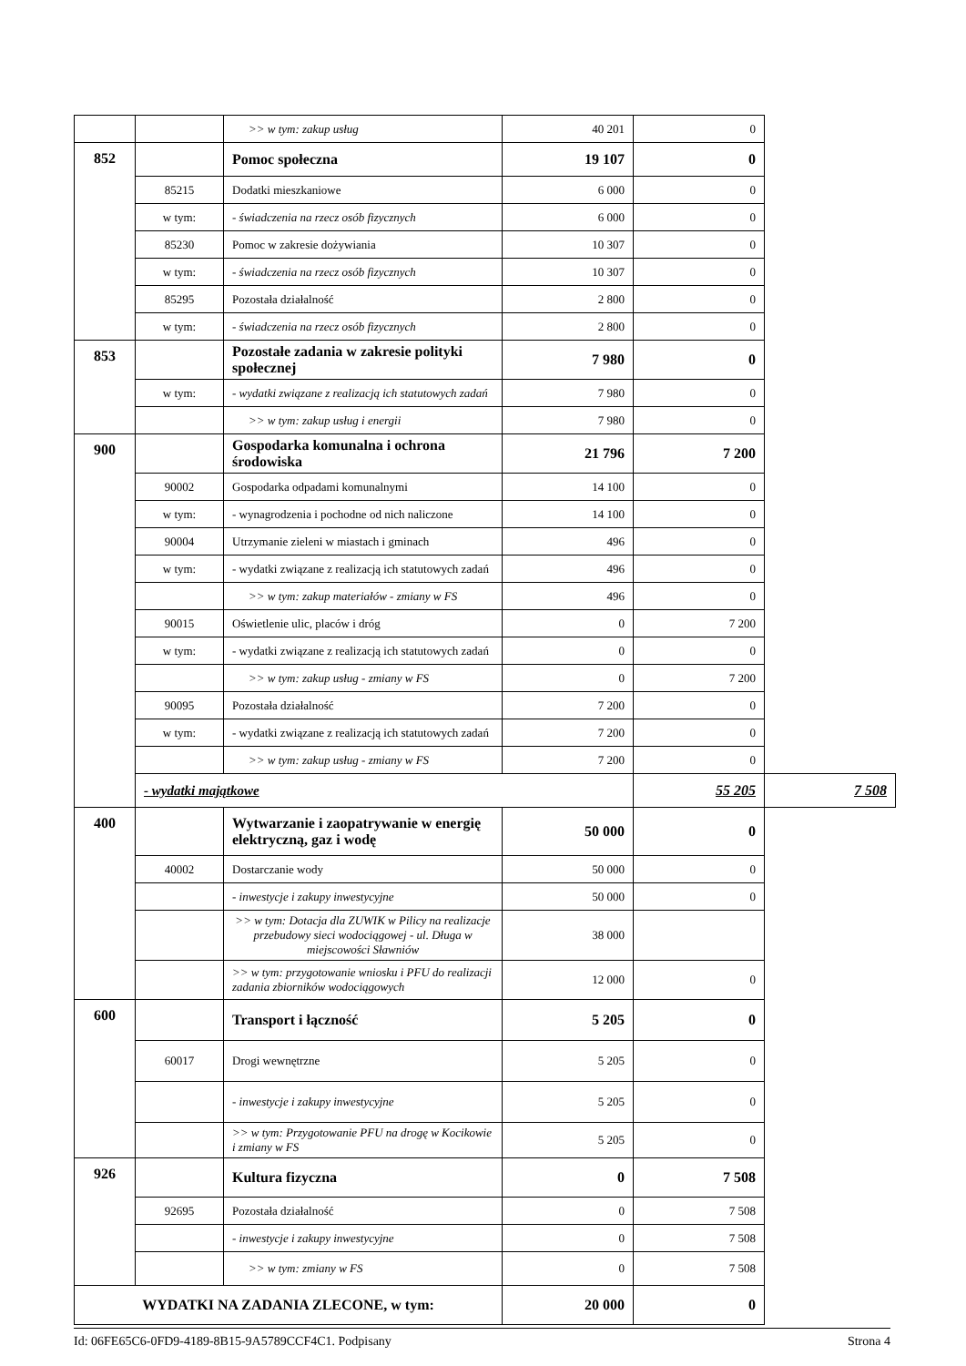| | | >> w tym: zakup usług | 40 201 | 0 | |
| 852 | | Pomoc społeczna | 19 107 | 0 | |
| | 85215 | Dodatki mieszkaniowe | 6 000 | 0 | |
| | w tym: | - świadczenia na rzecz osób fizycznych | 6 000 | 0 | |
| | 85230 | Pomoc w zakresie dożywiania | 10 307 | 0 | |
| | w tym: | - świadczenia na rzecz osób fizycznych | 10 307 | 0 | |
| | 85295 | Pozostała działalność | 2 800 | 0 | |
| | w tym: | - świadczenia na rzecz osób fizycznych | 2 800 | 0 | |
| 853 | | Pozostałe zadania w zakresie polityki społecznej | 7 980 | 0 | |
| | w tym: | - wydatki związane z realizacją ich statutowych zadań | 7 980 | 0 | |
| | | >> w tym: zakup usług i energii | 7 980 | 0 | |
| 900 | | Gospodarka komunalna i ochrona środowiska | 21 796 | 7 200 | |
| | 90002 | Gospodarka odpadami komunalnymi | 14 100 | 0 | |
| | w tym: | - wynagrodzenia i pochodne od nich naliczone | 14 100 | 0 | |
| | 90004 | Utrzymanie zieleni w miastach i gminach | 496 | 0 | |
| | w tym: | - wydatki związane z realizacją ich statutowych zadań | 496 | 0 | |
| | | >> w tym: zakup materiałów - zmiany w FS | 496 | 0 | |
| | 90015 | Oświetlenie ulic, placów i dróg | 0 | 7 200 | |
| | w tym: | - wydatki związane z realizacją ich statutowych zadań | 0 | 0 | |
| | | >> w tym: zakup usług - zmiany w FS | 0 | 7 200 | |
| | 90095 | Pozostała działalność | 7 200 | 0 | |
| | w tym: | - wydatki związane z realizacją ich statutowych zadań | 7 200 | 0 | |
| | | >> w tym: zakup usług - zmiany w FS | 7 200 | 0 | |
| | - wydatki majątkowe | | | 55 205 | 7 508 |
| 400 | | Wytwarzanie i zaopatrywanie w energię elektryczną, gaz i wodę | 50 000 | 0 | |
| | 40002 | Dostarczanie wody | 50 000 | 0 | |
| | | - inwestycje i zakupy inwestycyjne | 50 000 | 0 | |
| | | >> w tym: Dotacja dla ZUWIK w Pilicy na realizacje przebudowy sieci wodociągowej - ul. Długa w miejscowości Sławniów | 38 000 | | |
| | | >> w tym: przygotowanie wniosku i PFU do realizacji zadania zbiorników wodociągowych | 12 000 | 0 | |
| 600 | | Transport i łączność | 5 205 | 0 | |
| | 60017 | Drogi wewnętrzne | 5 205 | 0 | |
| | | - inwestycje i zakupy inwestycyjne | 5 205 | 0 | |
| | | >> w tym: Przygotowanie PFU na drogę w Kocikowie i zmiany w FS | 5 205 | 0 | |
| 926 | | Kultura fizyczna | 0 | 7 508 | |
| | 92695 | Pozostała działalność | 0 | 7 508 | |
| | | - inwestycje i zakupy inwestycyjne | 0 | 7 508 | |
| | | >> w tym: zmiany w FS | 0 | 7 508 | |
| WYDATKI NA ZADANIA ZLECONE, w tym: | | | 20 000 | 0 | |
Id: 06FE65C6-0FD9-4189-8B15-9A5789CCF4C1. Podpisany Strona 4